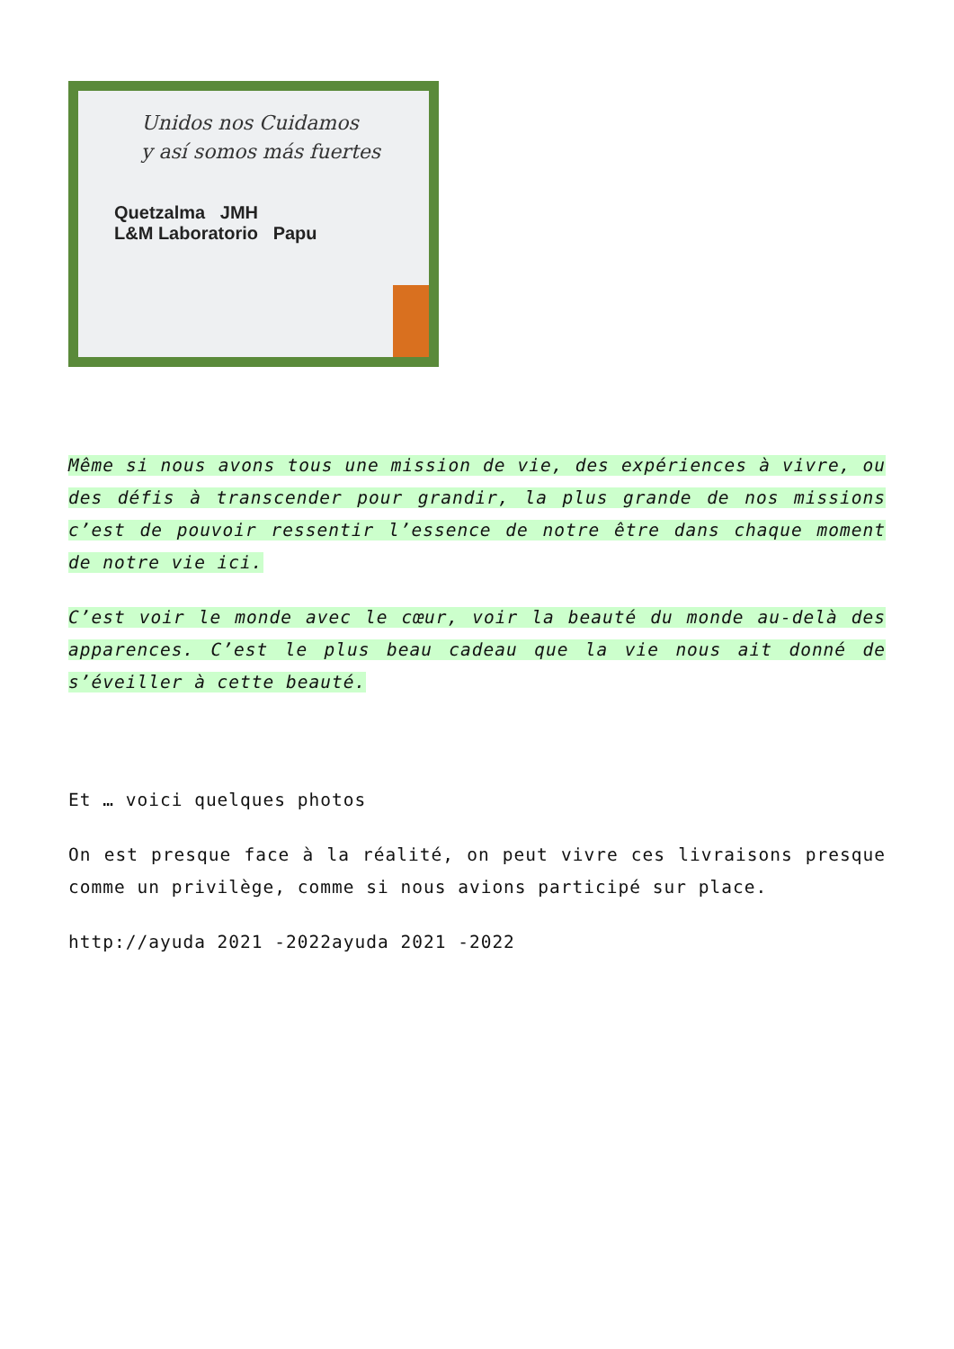Unidos nos Cuidamos
y así somos más fuertes
Quetzalma JMH
L&M Laboratorio Papu
Même si nous avons tous une mission de vie, des expériences à vivre, ou des défis à transcender pour grandir, la plus grande de nos missions c’est de pouvoir ressentir l’essence de notre être dans chaque moment de notre vie ici.
C’est voir le monde avec le cœur, voir la beauté du monde au-delà des apparences. C’est le plus beau cadeau que la vie nous ait donné de s’éveiller à cette beauté.
Et … voici quelques photos
On est presque face à la réalité, on peut vivre ces livraisons presque comme un privilège, comme si nous avions participé sur place.
http://ayuda 2021 -2022ayuda 2021 -2022